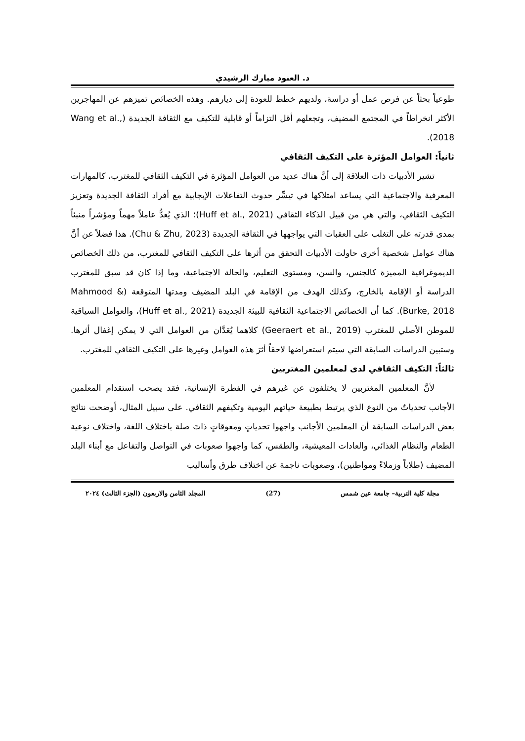د. العنود مبارك الرشيدي
طوعياً بحثاً عن فرص عمل أو دراسة، ولديهم خطط للعودة إلى ديارهم. وهذه الخصائص تميزهم عن المهاجرين الأكثر انخراطاً في المجتمع المضيف، وتجعلهم أقل التزاماً أو قابلية للتكيف مع الثقافة الجديدة (Wang et al., 2018).
ثانياً: العوامل المؤثرة على التكيف الثقافي
تشير الأدبيات ذات العلاقة إلى أنَّ هناك عديد من العوامل المؤثرة في التكيف الثقافي للمغترب، كالمهارات المعرفية والاجتماعية التي يساعد امتلاكها في تيسِّر حدوث التفاعلات الإيجابية مع أفراد الثقافة الجديدة وتعزيز التكيف الثقافي، والتي هي من قبيل الذكاء الثقافي (Huff et al., 2021)؛ الذي يُعدُّ عاملاً مهماً ومؤشراً منبئاً بمدى قدرته على التغلب على العقبات التي يواجهها في الثقافة الجديدة (Chu & Zhu, 2023). هذا فضلاً عن أنَّ هناك عوامل شخصية أخرى حاولت الأدبيات التحقق من أثرها على التكيف الثقافي للمغترب، من ذلك الخصائص الديموغرافية المميزة كالجنس، والسن، ومستوى التعليم، والحالة الاجتماعية، وما إذا كان قد سبق للمغترب الدراسة أو الإقامة بالخارج، وكذلك الهدف من الإقامة في البلد المضيف ومدتها المتوقعة (Mahmood & Burke, 2018). كما أن الخصائص الاجتماعية الثقافية للبيئة الجديدة (Huff et al., 2021)، والعوامل السياقية للموطن الأصلي للمغترب (Geeraert et al., 2019) كلاهما يُعَدَّان من العوامل التي لا يمكن إغفال أثرها. وستبين الدراسات السابقة التي سيتم استعراضها لاحقاً أثرَ هذه العوامل وغيرها على التكيف الثقافي للمغترب.
ثالثاً: التكيف الثقافي لدى لمعلمين المغتربين
لأنَّ المعلمين المغتربين لا يختلفون عن غيرهم في الفطرة الإنسانية، فقد يصحب استقدام المعلمين الأجانب تحدياتٌ من النوع الذي يرتبط بطبيعة حياتهم اليومية وتكيفهم الثقافي. على سبيل المثال، أوضحت نتائج بعض الدراسات السابقة أن المعلمين الأجانب واجهوا تحدياتٍ ومعوقاتٍ ذاتَ صلة باختلاف اللغة، واختلاف نوعية الطعام والنظام الغذائي، والعادات المعيشية، والطقس، كما واجهوا صعوبات في التواصل والتفاعل مع أبناء البلد المضيف (طلاباً وزملاءً ومواطنين)، وصعوبات ناجمة عن اختلاف طرق وأساليب
مجلة كلية التربية– جامعة عين شمس (27) المجلد الثامن والاربعون (الجزء الثالث) ٢٠٢٤